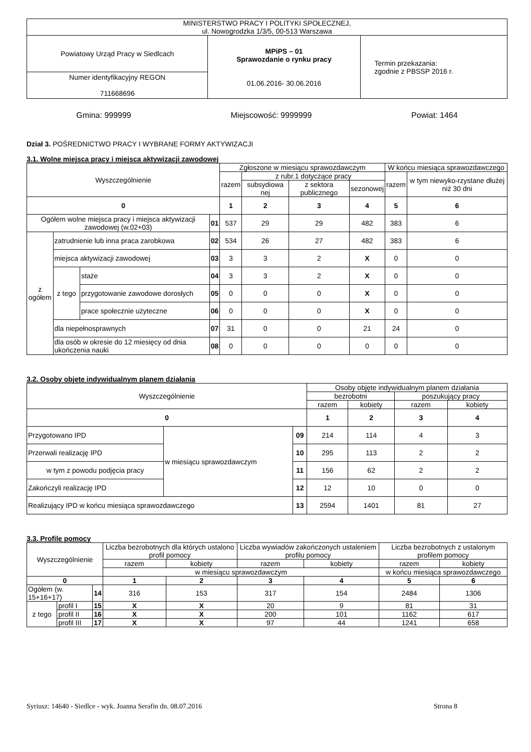| MINISTERSTWO PRACY I POLITYKI SPOŁECZNEJ, ul. Nowogrodzka 1/3/5, 00-513 Warszawa | | |
| Powiatowy Urząd Pracy w Siedlcach | MPiPS – 01 Sprawozdanie o rynku pracy 01.06.2016- 30.06.2016 | Termin przekazania: zgodnie z PBSSP 2016 r. |
| Numer identyfikacyjny REGON 711668696 | | |
Gmina: 999999 Miejscowość: 9999999 Powiat: 1464
Dział 3. POŚREDNICTWO PRACY I WYBRANE FORMY AKTYWIZACJI
3.1. Wolne miejsca pracy i miejsca aktywizacji zawodowej
| Wyszczególnienie | | | | Zgłoszone w miesiącu sprawozdawczym | | | | W końcu miesiąca sprawozdawczego | |
| --- | --- | --- | --- | --- | --- | --- | --- | --- | --- |
| | | | | razem | z rubr.1 dotyczące pracy | | | razem | w tym niewyko-rzystane dłużej niż 30 dni |
| | | | | | subsydiowa nej | z sektora publicznego | sezonowej | | |
| 0 | | | | 1 | 2 | 3 | 4 | 5 | 6 |
| Ogółem wolne miejsca pracy i miejsca aktywizacji zawodowej (w.02+03) | | | 01 | 537 | 29 | 29 | 482 | 383 | 6 |
| z ogółem | zatrudnienie lub inna praca zarobkowa | | 02 | 534 | 26 | 27 | 482 | 383 | 6 |
| | miejsca aktywizacji zawodowej | | 03 | 3 | 3 | 2 | X | 0 | 0 |
| | z tego | staże | 04 | 3 | 3 | 2 | X | 0 | 0 |
| | | przygotowanie zawodowe dorosłych | 05 | 0 | 0 | 0 | X | 0 | 0 |
| | | prace społecznie użyteczne | 06 | 0 | 0 | 0 | X | 0 | 0 |
| | dla niepełnosprawnych | | 07 | 31 | 0 | 0 | 21 | 24 | 0 |
| | dla osób w okresie do 12 miesięcy od dnia ukończenia nauki | | 08 | 0 | 0 | 0 | 0 | 0 | 0 |
3.2. Osoby objęte indywidualnym planem działania
| Wyszczególnienie | | | Osoby objęte indywidualnym planem działania | | | |
| --- | --- | --- | --- | --- | --- | --- |
| | | | bezrobotni | | poszukujący pracy | |
| | | | razem | kobiety | razem | kobiety |
| 0 | | | 1 | 2 | 3 | 4 |
| Przygotowano IPD | w miesiącu sprawozdawczym | 09 | 214 | 114 | 4 | 3 |
| Przerwali realizację IPD | | 10 | 295 | 113 | 2 | 2 |
| w tym z powodu podjęcia pracy | | 11 | 156 | 62 | 2 | 2 |
| Zakończyli realizację IPD | | 12 | 12 | 10 | 0 | 0 |
| Realizujący IPD w końcu miesiąca sprawozdawczego | | 13 | 2594 | 1401 | 81 | 27 |
3.3. Profile pomocy
| Wyszczególnienie | | | Liczba bezrobotnych dla których ustalono profil pomocy | | Liczba wywiadów zakończonych ustaleniem profilu pomocy | | Liczba bezrobotnych z ustalonym profilem pomocy | |
| --- | --- | --- | --- | --- | --- | --- | --- | --- |
| | | | razem | kobiety | razem | kobiety | razem | kobiety |
| | | | w miesiącu sprawozdawczym | | | | w końcu miesiąca sprawozdawczego | |
| 0 | | | 1 | 2 | 3 | 4 | 5 | 6 |
| Ogółem (w. 15+16+17) | | 14 | 316 | 153 | 317 | 154 | 2484 | 1306 |
| z tego | profil I | 15 | X | X | 20 | 9 | 81 | 31 |
| | profil II | 16 | X | X | 200 | 101 | 1162 | 617 |
| | profil III | 17 | X | X | 97 | 44 | 1241 | 658 |
Syriusz: 14640 - Siedlce - wyk. Joanna Serafin dn. 08.07.2016 Strona 8